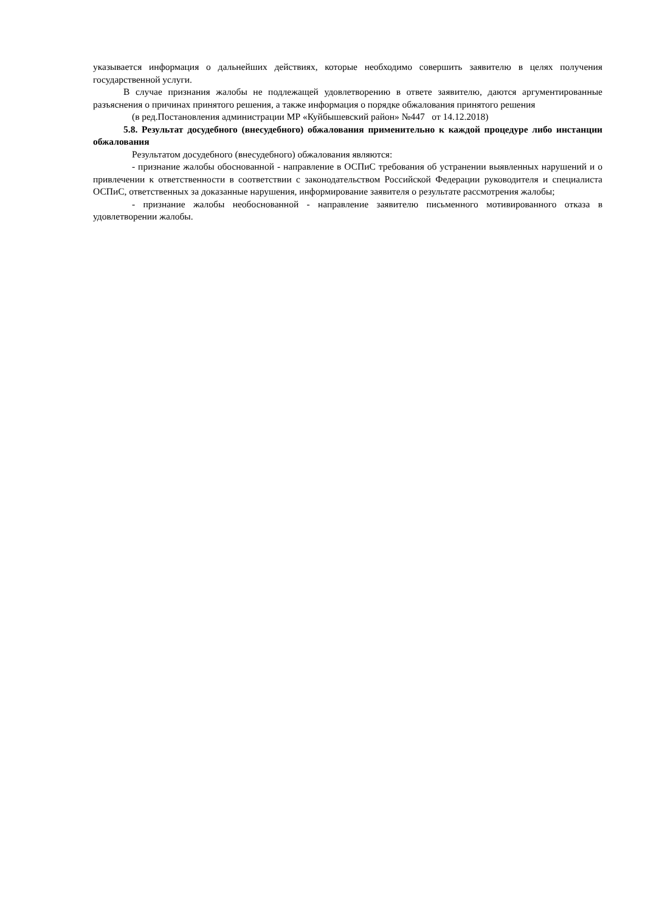указывается информация о дальнейших действиях, которые необходимо совершить заявителю в целях получения государственной услуги.
В случае признания жалобы не подлежащей удовлетворению в ответе заявителю, даются аргументированные разъяснения о причинах принятого решения, а также информация о порядке обжалования принятого решения
(в ред.Постановления администрации МР «Куйбышевский район» №447 от 14.12.2018)
5.8. Результат досудебного (внесудебного) обжалования применительно к каждой процедуре либо инстанции обжалования
Результатом досудебного (внесудебного) обжалования являются:
- признание жалобы обоснованной - направление в ОСПиС требования об устранении выявленных нарушений и о привлечении к ответственности в соответствии с законодательством Российской Федерации руководителя и специалиста ОСПиС, ответственных за доказанные нарушения, информирование заявителя о результате рассмотрения жалобы;
- признание жалобы необоснованной - направление заявителю письменного мотивированного отказа в удовлетворении жалобы.